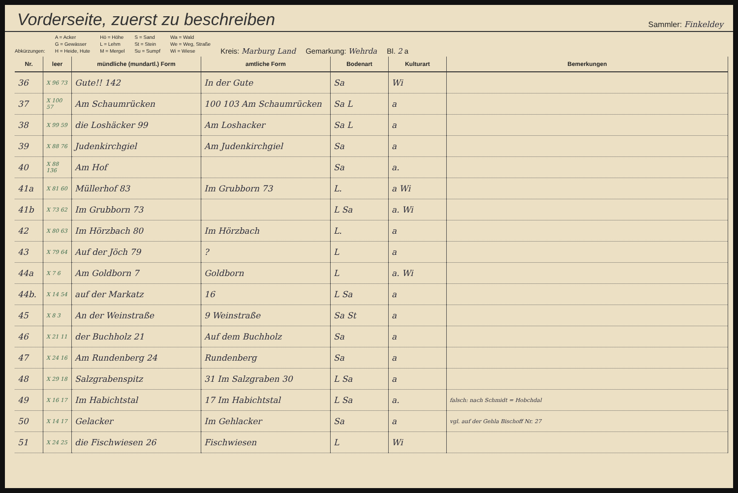Vorderseite, zuerst zu beschreiben Sammler: Finkeldey
Abkürzungen:
A = Acker
G = Gewässer
H = Heide, Hute
Hö = Höhe
L = Lehm
M = Mergel
S = Sand
St = Stein
Su = Sumpf
Wa = Wald
We = Weg, Straße
Wi = Wiese
Kreis: Marburg Land
Gemarkung: Wehrda
Bl. 2 a
| Nr. | leer | mündliche (mundartl.) Form | amtliche Form | Bodenart | Kulturart | Bemerkungen |
| --- | --- | --- | --- | --- | --- | --- |
| 36 | X 96 73 | Gute!! 142 | In der Gute | Sa | Wi | |
| 37 | X 100 57 | Am Schaumrücken | 100 103 Am Schaumrücken | Sa L | a | |
| 38 | X 99 59 | die Loshäcker 99 | Am Loshacker | Sa L | a | |
| 39 | X 88 76 | Judenkirchgiel | Am Judenkirchgiel | Sa | a | |
| 40 | X 88 136 | Am Hof | | Sa | a. | |
| 41a | X 81 60 | Müllerhof 83 | Im Grubborn 73 | L. | a Wi | |
| 41b | X 73 62 | Im Grubborn 73 | | L Sa | a. Wi | |
| 42 | X 80 63 | Im Hörzbach 80 | Im Hörzbach | L. | a | |
| 43 | X 79 64 | Auf der Jöch 79 | ? | L | a | |
| 44a | X 7 6 | Am Goldborn 7 | Goldborn | L | a. Wi | |
| 44b. | X 14 54 | auf der Markatz | 16 | L Sa | a | |
| 45 | X 8 3 | An der Weinstraße | 9 Weinstraße | Sa St | a | |
| 46 | X 21 11 | der Buchholz 21 | Auf dem Buchholz | Sa | a | |
| 47 | X 24 16 | Am Rundenberg 24 | Rundenberg | Sa | a | |
| 48 | X 29 18 | Salzgrabenspitz | 31 Im Salzgraben 30 | L Sa | a | |
| 49 | X 16 17 | Im Habichtstal | 17 Im Habichtstal | L Sa | a. | falsch: nach Schmidt = Hobchdal |
| 50 | X 14 17 | Gelacker | Im Gehlacker | Sa | a | vgl. auf der Gehla Bischoff Nr. 27 |
| 51 | X 24 25 | die Fischwiesen 26 | Fischwiesen | L | Wi | |